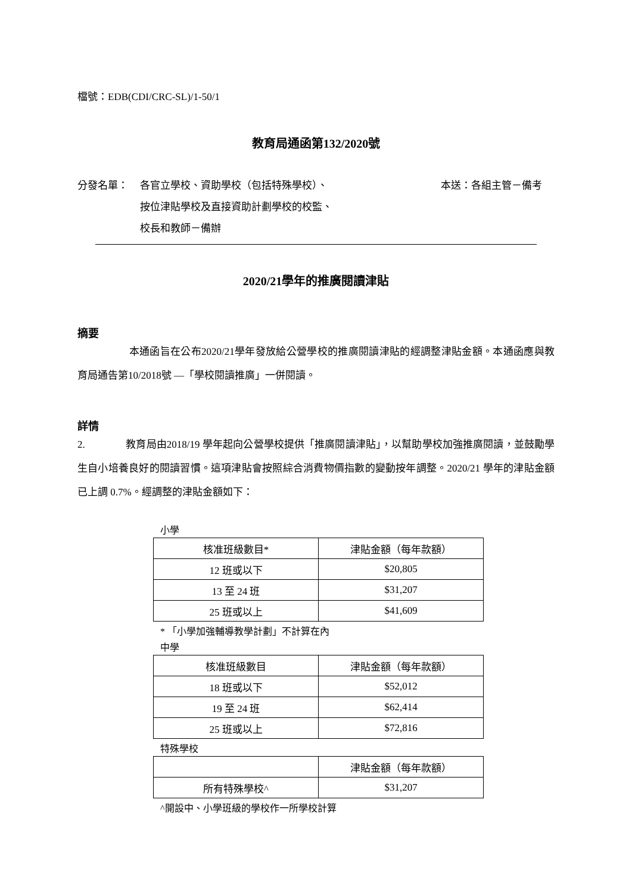檔號：EDB(CDI/CRC-SL)/1-50/1
教育局通函第132/2020號
分發名單： 各官立學校、資助學校（包括特殊學校）、
按位津貼學校及直接資助計劃學校的校監、
校長和教師－備辦
本送：各組主管－備考
2020/21學年的推廣閱讀津貼
摘要
　　　　　本通函旨在公布2020/21學年發放給公營學校的推廣閱讀津貼的經調整津貼金額。本通函應與教育局通告第10/2018號 —「學校閱讀推廣」一併閱讀。
詳情
2.　　　　教育局由2018/19 學年起向公營學校提供「推廣閱讀津貼」，以幫助學校加強推廣閱讀，並鼓勵學生自小培養良好的閱讀習慣。這項津貼會按照綜合消費物價指數的變動按年調整。2020/21 學年的津貼金額已上調 0.7%。經調整的津貼金額如下：
小學
| 核准班級數目* | 津貼金額（每年款額） |
| --- | --- |
| 12 班或以下 | $20,805 |
| 13 至 24 班 | $31,207 |
| 25 班或以上 | $41,609 |
* 「小學加強輔導教學計劃」不計算在內
中學
| 核准班級數目 | 津貼金額（每年款額） |
| --- | --- |
| 18 班或以下 | $52,012 |
| 19 至 24 班 | $62,414 |
| 25 班或以上 | $72,816 |
特殊學校
| | 津貼金額（每年款額） |
| --- | --- |
| 所有特殊學校^ | $31,207 |
^開設中、小學班級的學校作一所學校計算